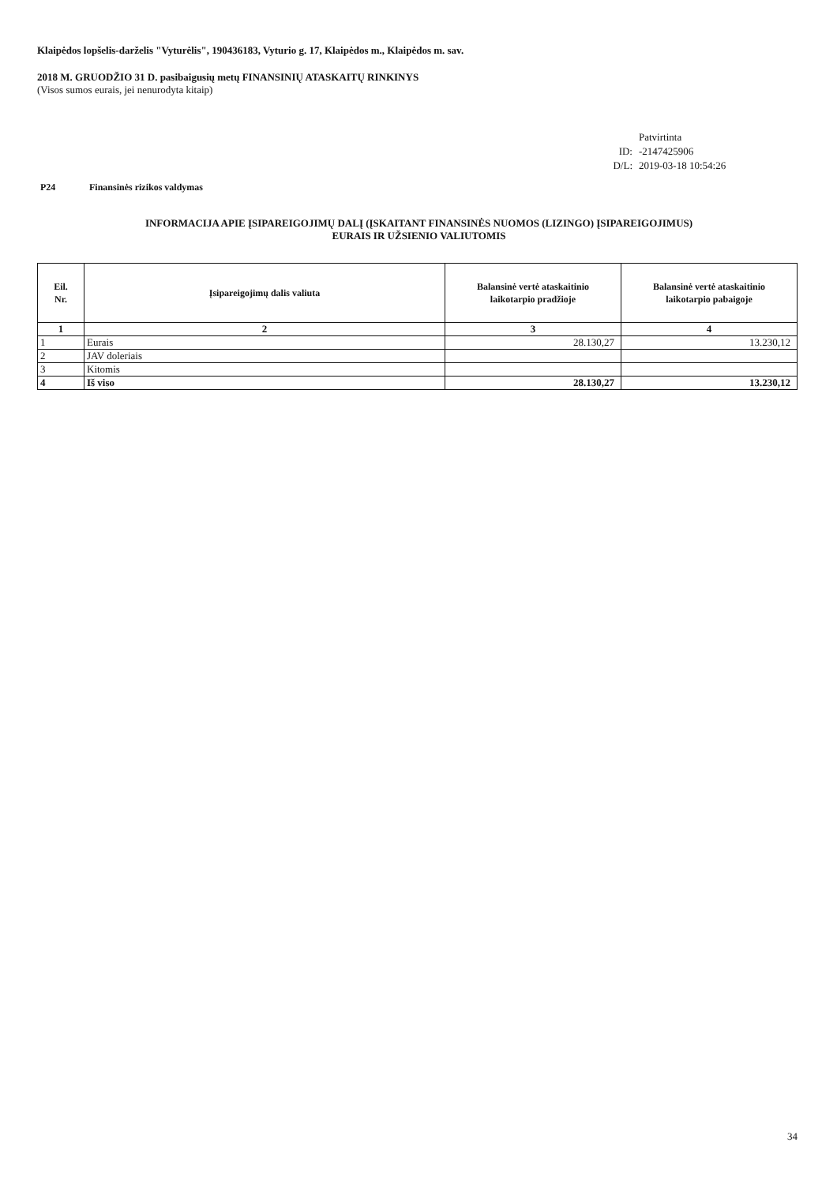Klaipėdos lopšelis-darželis "Vyturėlis", 190436183, Vyturio g. 17, Klaipėdos m., Klaipėdos m. sav.
2018 M. GRUODŽIO 31 D. pasibaigusių metų FINANSINIŲ ATASKAITŲ RINKINYS
(Visos sumos eurais, jei nenurodyta kitaip)
Patvirtinta ID: -2147425906 D/L: 2019-03-18 10:54:26
P24 Finansinės rizikos valdymas
INFORMACIJA APIE ĮSIPAREIGOJIMŲ DALĮ (ĮSKAITANT FINANSINĖS NUOMOS (LIZINGO) ĮSIPAREIGOJIMUS)
EURAIS IR UŽSIENIO VALIUTOMIS
| Eil. Nr. | Įsipareigojimų dalis valiuta | Balansinė vertė ataskaitinio laikotarpio pradžioje | Balansinė vertė ataskaitinio laikotarpio pabaigoje |
| --- | --- | --- | --- |
| 1 | 2 | 3 | 4 |
| 1 | Eurais | 28.130,27 | 13.230,12 |
| 2 | JAV doleriais | | |
| 3 | Kitomis | | |
| 4 | Iš viso | 28.130,27 | 13.230,12 |
34